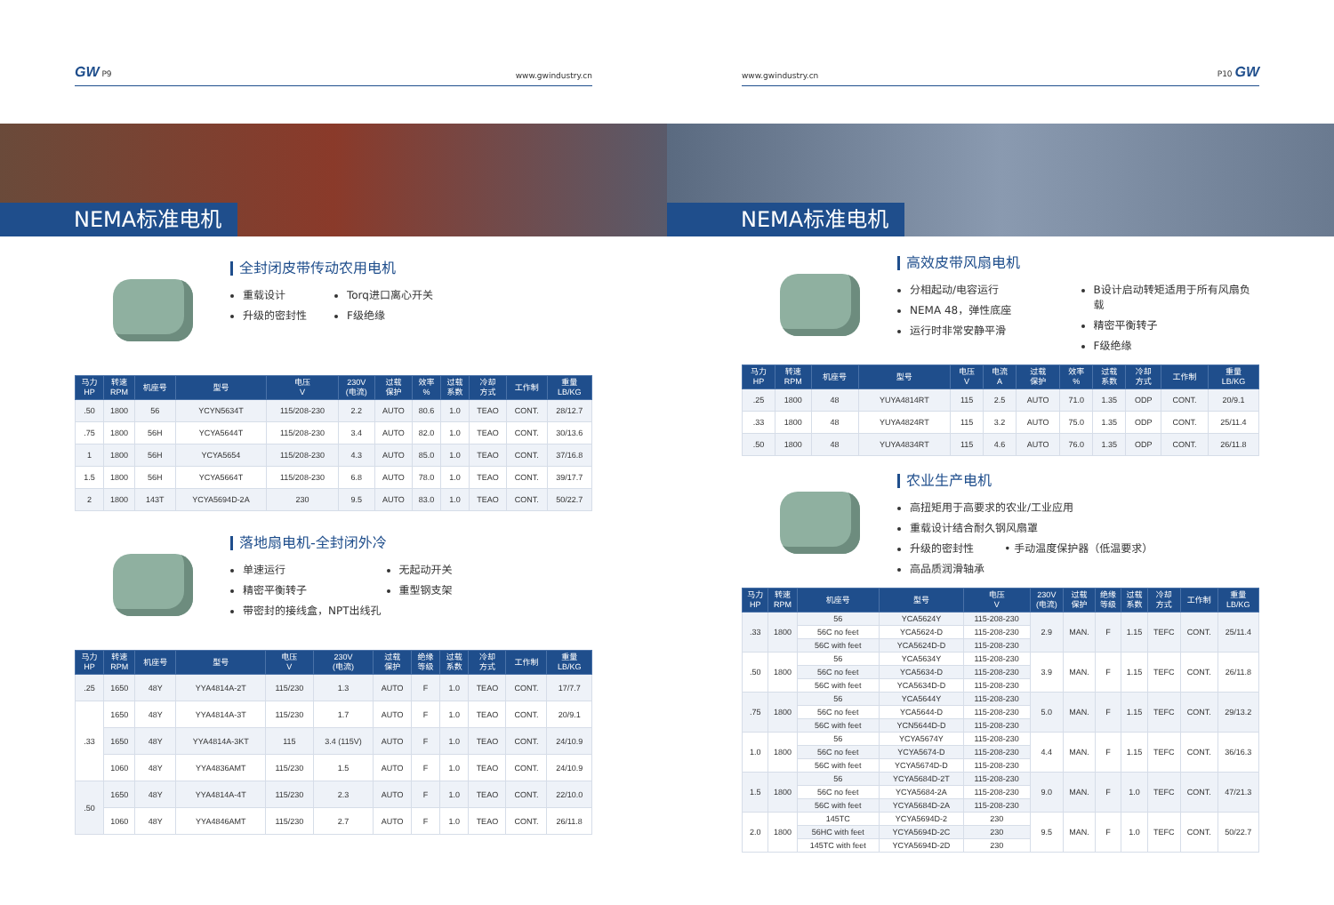GW P9 www.gwindustry.cn
NEMA标准电机
全封闭皮带传动农用电机
重载设计
升级的密封性
Torq进口离心开关
F级绝缘
| 马力 HP | 转速 RPM | 机座号 | 型号 | 电压 V | 230V (电流) | 过载 保护 | 效率 % | 过载 系数 | 冷却 方式 | 工作制 | 重量 LB/KG |
| --- | --- | --- | --- | --- | --- | --- | --- | --- | --- | --- | --- |
| .50 | 1800 | 56 | YCYN5634T | 115/208-230 | 2.2 | AUTO | 80.6 | 1.0 | TEAO | CONT. | 28/12.7 |
| .75 | 1800 | 56H | YCYA5644T | 115/208-230 | 3.4 | AUTO | 82.0 | 1.0 | TEAO | CONT. | 30/13.6 |
| 1 | 1800 | 56H | YCYA5654 | 115/208-230 | 4.3 | AUTO | 85.0 | 1.0 | TEAO | CONT. | 37/16.8 |
| 1.5 | 1800 | 56H | YCYA5664T | 115/208-230 | 6.8 | AUTO | 78.0 | 1.0 | TEAO | CONT. | 39/17.7 |
| 2 | 1800 | 143T | YCYA5694D-2A | 230 | 9.5 | AUTO | 83.0 | 1.0 | TEAO | CONT. | 50/22.7 |
落地扇电机-全封闭外冷
单速运行
精密平衡转子
带密封的接线盒，NPT出线孔
无起动开关
重型钢支架
| 马力 HP | 转速 RPM | 机座号 | 型号 | 电压 V | 230V (电流) | 过载 保护 | 绝缘 等级 | 过载 系数 | 冷却 方式 | 工作制 | 重量 LB/KG |
| --- | --- | --- | --- | --- | --- | --- | --- | --- | --- | --- | --- |
| .25 | 1650 | 48Y | YYA4814A-2T | 115/230 | 1.3 | AUTO | F | 1.0 | TEAO | CONT. | 17/7.7 |
| .33 | 1650 | 48Y | YYA4814A-3T | 115/230 | 1.7 | AUTO | F | 1.0 | TEAO | CONT. | 20/9.1 |
| | 1650 | 48Y | YYA4814A-3KT | 115 | 3.4 (115V) | AUTO | F | 1.0 | TEAO | CONT. | 24/10.9 |
| | 1060 | 48Y | YYA4836AMT | 115/230 | 1.5 | AUTO | F | 1.0 | TEAO | CONT. | 24/10.9 |
| .50 | 1650 | 48Y | YYA4814A-4T | 115/230 | 2.3 | AUTO | F | 1.0 | TEAO | CONT. | 22/10.0 |
| | 1060 | 48Y | YYA4846AMT | 115/230 | 2.7 | AUTO | F | 1.0 | TEAO | CONT. | 26/11.8 |
www.gwindustry.cn P10 GW
NEMA标准电机
高效皮带风扇电机
分相起动/电容运行
NEMA 48，弹性底座
运行时非常安静平滑
B设计启动转矩适用于所有风扇负载
精密平衡转子
F级绝缘
| 马力 HP | 转速 RPM | 机座号 | 型号 | 电压 V | 电流 A | 过载 保护 | 效率 % | 过载 系数 | 冷却 方式 | 工作制 | 重量 LB/KG |
| --- | --- | --- | --- | --- | --- | --- | --- | --- | --- | --- | --- |
| .25 | 1800 | 48 | YUYA4814RT | 115 | 2.5 | AUTO | 71.0 | 1.35 | ODP | CONT. | 20/9.1 |
| .33 | 1800 | 48 | YUYA4824RT | 115 | 3.2 | AUTO | 75.0 | 1.35 | ODP | CONT. | 25/11.4 |
| .50 | 1800 | 48 | YUYA4834RT | 115 | 4.6 | AUTO | 76.0 | 1.35 | ODP | CONT. | 26/11.8 |
农业生产电机
高扭矩用于高要求的农业/工业应用
重载设计结合耐久钢风扇罩
升级的密封性 • 手动温度保护器（低温要求）
高品质润滑轴承
| 马力 HP | 转速 RPM | 机座号 | 型号 | 电压 V | 230V (电流) | 过载 保护 | 绝缘 等级 | 过载 系数 | 冷却 方式 | 工作制 | 重量 LB/KG |
| --- | --- | --- | --- | --- | --- | --- | --- | --- | --- | --- | --- |
| .33 | 1800 | 56 | YCA5624Y | 115-208-230 | 2.9 | MAN. | F | 1.15 | TEFC | CONT. | 25/11.4 |
| | | 56C no feet | YCA5624-D | 115-208-230 | | | | | | | |
| | | 56C with feet | YCA5624D-D | 115-208-230 | | | | | | | |
| .50 | 1800 | 56 | YCA5634Y | 115-208-230 | 3.9 | MAN. | F | 1.15 | TEFC | CONT. | 26/11.8 |
| | | 56C no feet | YCA5634-D | 115-208-230 | | | | | | | |
| | | 56C with feet | YCA5634D-D | 115-208-230 | | | | | | | |
| .75 | 1800 | 56 | YCA5644Y | 115-208-230 | 5.0 | MAN. | F | 1.15 | TEFC | CONT. | 29/13.2 |
| | | 56C no feet | YCA5644-D | 115-208-230 | | | | | | | |
| | | 56C with feet | YCN5644D-D | 115-208-230 | | | | | | | |
| 1.0 | 1800 | 56 | YCYA5674Y | 115-208-230 | 4.4 | MAN. | F | 1.15 | TEFC | CONT. | 36/16.3 |
| | | 56C no feet | YCYA5674-D | 115-208-230 | | | | | | | |
| | | 56C with feet | YCYA5674D-D | 115-208-230 | | | | | | | |
| 1.5 | 1800 | 56 | YCYA5684D-2T | 115-208-230 | 9.0 | MAN. | F | 1.0 | TEFC | CONT. | 47/21.3 |
| | | 56C no feet | YCYA5684-2A | 115-208-230 | | | | | | | |
| | | 56C with feet | YCYA5684D-2A | 115-208-230 | | | | | | | |
| 2.0 | 1800 | 145TC | YCYA5694D-2 | 230 | 9.5 | MAN. | F | 1.0 | TEFC | CONT. | 50/22.7 |
| | | 56HC with feet | YCYA5694D-2C | 230 | | | | | | | |
| | | 145TC with feet | YCYA5694D-2D | 230 | | | | | | | |